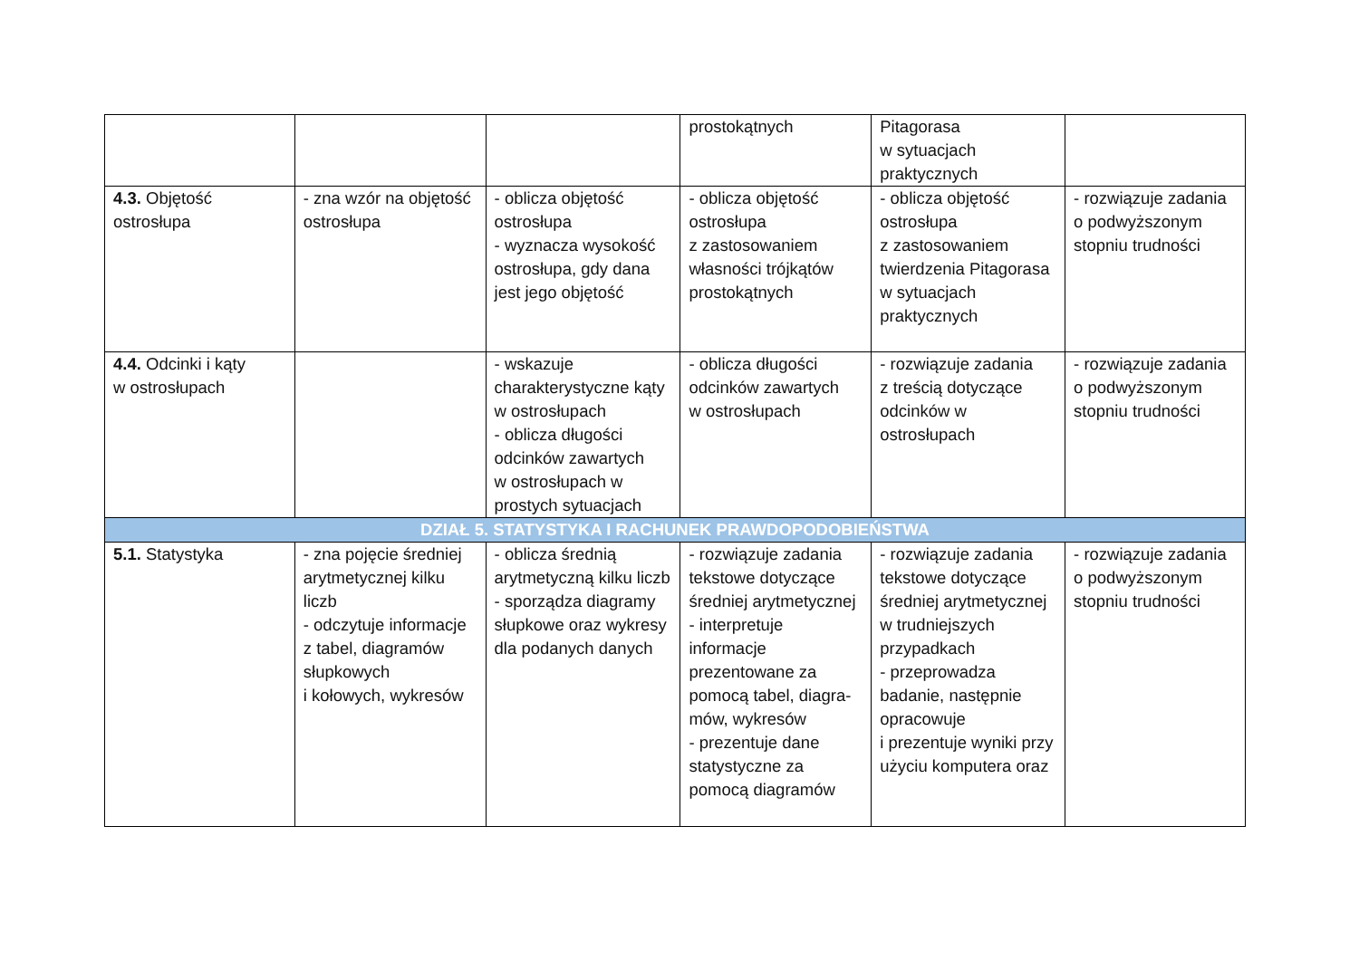| | | | prostokątnych | Pitagorasa w sytuacjach praktycznych | |
| 4.3. Objętość ostrosłupa | - zna wzór na objętość ostrosłupa | - oblicza objętość ostrosłupa - wyznacza wysokość ostrosłupa, gdy dana jest jego objętość | - oblicza objętość ostrosłupa z zastosowaniem własności trójkątów prostokątnych | - oblicza objętość ostrosłupa z zastosowaniem twierdzenia Pitagorasa w sytuacjach praktycznych | - rozwiązuje zadania o podwyższonym stopniu trudności |
| 4.4. Odcinki i kąty w ostrosłupach | | - wskazuje charakterystyczne kąty w ostrosłupach - oblicza długości odcinków zawartych w ostrosłupach w prostych sytuacjach | - oblicza długości odcinków zawartych w ostrosłupach | - rozwiązuje zadania z treścią dotyczące odcinków w ostrosłupach | - rozwiązuje zadania o podwyższonym stopniu trudności |
| DZIAŁ 5. STATYSTYKA I RACHUNEK PRAWDOPODOBIEŃSTWA | | | | | |
| 5.1. Statystyka | - zna pojęcie średniej arytmetycznej kilku liczb - odczytuje informacje z tabel, diagramów słupkowych i kołowych, wykresów | - oblicza średnią arytmetyczną kilku liczb - sporządza diagramy słupkowe oraz wykresy dla podanych danych | - rozwiązuje zadania tekstowe dotyczące średniej arytmetycznej - interpretuje informacje prezentowane za pomocą tabel, diagra-mów, wykresów - prezentuje dane statystyczne za pomocą diagramów | - rozwiązuje zadania tekstowe dotyczące średniej arytmetycznej w trudniejszych przypadkach - przeprowadza badanie, następnie opracowuje i prezentuje wyniki przy użyciu komputera oraz | - rozwiązuje zadania o podwyższonym stopniu trudności |